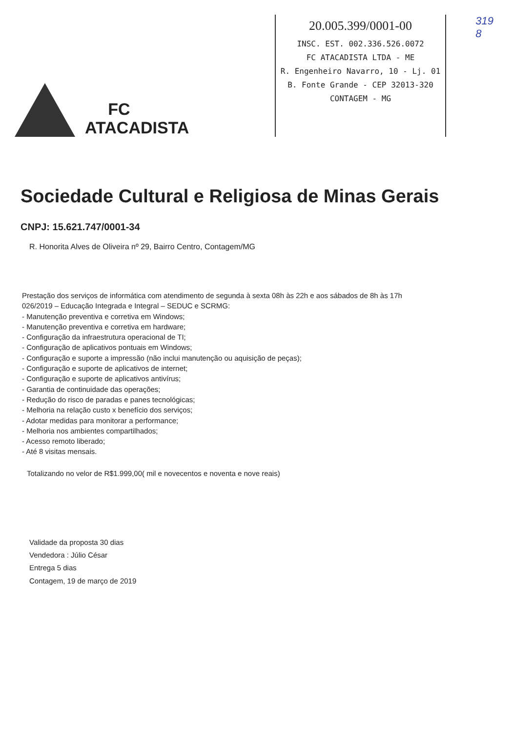FC
ATACADISTA
20.005.399/0001-00
INSC. EST. 002.336.526.0072
FC ATACADISTA LTDA - ME
R. Engenheiro Navarro, 10 - Lj. 01
B. Fonte Grande - CEP 32013-320
CONTAGEM - MG
319
8
Sociedade Cultural e Religiosa de Minas Gerais
CNPJ: 15.621.747/0001-34
R. Honorita Alves de Oliveira nº 29, Bairro Centro, Contagem/MG
Prestação dos serviços de informática com atendimento de segunda à sexta 08h às 22h e aos sábados de 8h às 17h
026/2019 – Educação Integrada e Integral – SEDUC e SCRMG:
- Manutenção preventiva e corretiva em Windows;
- Manutenção preventiva e corretiva em hardware;
- Configuração da infraestrutura operacional de TI;
- Configuração de aplicativos pontuais em Windows;
- Configuração e suporte a impressão (não inclui manutenção ou aquisição de peças);
- Configuração e suporte de aplicativos de internet;
- Configuração e suporte de aplicativos antivírus;
- Garantia de continuidade das operações;
- Redução do risco de paradas e panes tecnológicas;
- Melhoria na relação custo x benefício dos serviços;
- Adotar medidas para monitorar a performance;
- Melhoria nos ambientes compartilhados;
- Acesso remoto liberado;
- Até 8 visitas mensais.
Totalizando no velor de R$1.999,00( mil e novecentos e noventa e nove reais)
Validade da proposta 30 dias
Vendedora : Júlio César
Entrega 5 dias
Contagem, 19 de março de 2019